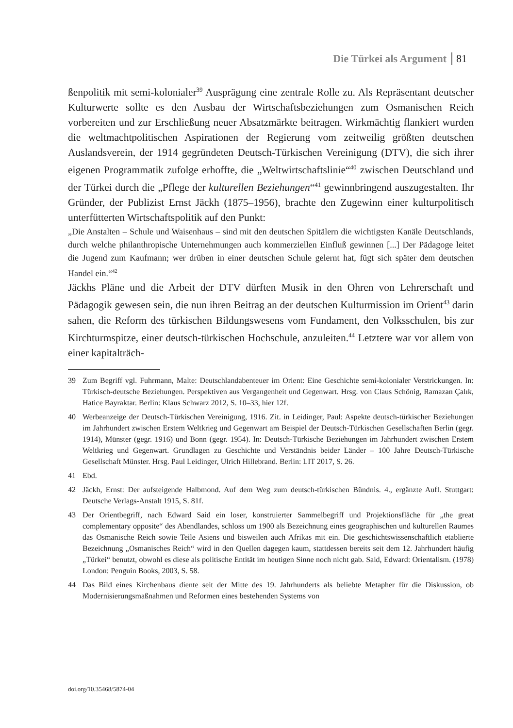Die Türkei als Argument 81
ßenpolitik mit semi-kolonialer<sup>39</sup> Ausprägung eine zentrale Rolle zu. Als Repräsentant deutscher Kulturwerte sollte es den Ausbau der Wirtschaftsbeziehungen zum Osmanischen Reich vorbereiten und zur Erschließung neuer Absatzmärkte beitragen. Wirkmächtig flankiert wurden die weltmachtpolitischen Aspirationen der Regierung vom zeitweilig größten deutschen Auslandsverein, der 1914 gegründeten Deutsch-Türkischen Vereinigung (DTV), die sich ihrer eigenen Programmatik zufolge erhoffte, die „Weltwirtschaftslinie“<sup>40</sup> zwischen Deutschland und der Türkei durch die „Pflege der kulturellen Beziehungen“<sup>41</sup> gewinnbringend auszugestalten. Ihr Gründer, der Publizist Ernst Jäckh (1875–1956), brachte den Zugewinn einer kulturpolitisch unterfütterten Wirtschaftspolitik auf den Punkt:
„Die Anstalten – Schule und Waisenhaus – sind mit den deutschen Spitälern die wichtigsten Kanäle Deutschlands, durch welche philanthropische Unternehmungen auch kommerziellen Einfluß gewinnen [...] Der Pädagoge leitet die Jugend zum Kaufmann; wer drüben in einer deutschen Schule gelernt hat, fügt sich später dem deutschen Handel ein.“<sup>42</sup>
Jäckhs Pläne und die Arbeit der DTV dürften Musik in den Ohren von Lehrerschaft und Pädagogik gewesen sein, die nun ihren Beitrag an der deutschen Kulturmission im Orient<sup>43</sup> darin sahen, die Reform des türkischen Bildungswesens vom Fundament, den Volksschulen, bis zur Kirchturmspitze, einer deutsch-türkischen Hochschule, anzuleiten.<sup>44</sup> Letztere war vor allem von einer kapitalträch-
39 Zum Begriff vgl. Fuhrmann, Malte: Deutschlandabenteuer im Orient: Eine Geschichte semi-kolonialer Verstrickungen. In: Türkisch-deutsche Beziehungen. Perspektiven aus Vergangenheit und Gegenwart. Hrsg. von Claus Schönig, Ramazan Çalık, Hatice Bayraktar. Berlin: Klaus Schwarz 2012, S. 10–33, hier 12f.
40 Werbeanzeige der Deutsch-Türkischen Vereinigung, 1916. Zit. in Leidinger, Paul: Aspekte deutsch-türkischer Beziehungen im Jahrhundert zwischen Erstem Weltkrieg und Gegenwart am Beispiel der Deutsch-Türkischen Gesellschaften Berlin (gegr. 1914), Münster (gegr. 1916) und Bonn (gegr. 1954). In: Deutsch-Türkische Beziehungen im Jahrhundert zwischen Erstem Weltkrieg und Gegenwart. Grundlagen zu Geschichte und Verständnis beider Länder – 100 Jahre Deutsch-Türkische Gesellschaft Münster. Hrsg. Paul Leidinger, Ulrich Hillebrand. Berlin: LIT 2017, S. 26.
41 Ebd.
42 Jäckh, Ernst: Der aufsteigende Halbmond. Auf dem Weg zum deutsch-türkischen Bündnis. 4., ergänzte Aufl. Stuttgart: Deutsche Verlags-Anstalt 1915, S. 81f.
43 Der Orientbegriff, nach Edward Said ein loser, konstruierter Sammelbegriff und Projektionsfläche für „the great complementary opposite“ des Abendlandes, schloss um 1900 als Bezeichnung eines geographischen und kulturellen Raumes das Osmanische Reich sowie Teile Asiens und bisweilen auch Afrikas mit ein. Die geschichtswissenschaftlich etablierte Bezeichnung „Osmanisches Reich“ wird in den Quellen dagegen kaum, stattdessen bereits seit dem 12. Jahrhundert häufig „Türkei“ benutzt, obwohl es diese als politische Entität im heutigen Sinne noch nicht gab. Said, Edward: Orientalism. (1978) London: Penguin Books, 2003, S. 58.
44 Das Bild eines Kirchenbaus diente seit der Mitte des 19. Jahrhunderts als beliebte Metapher für die Diskussion, ob Modernisierungsmaßnahmen und Reformen eines bestehenden Systems von
doi.org/10.35468/5874-04